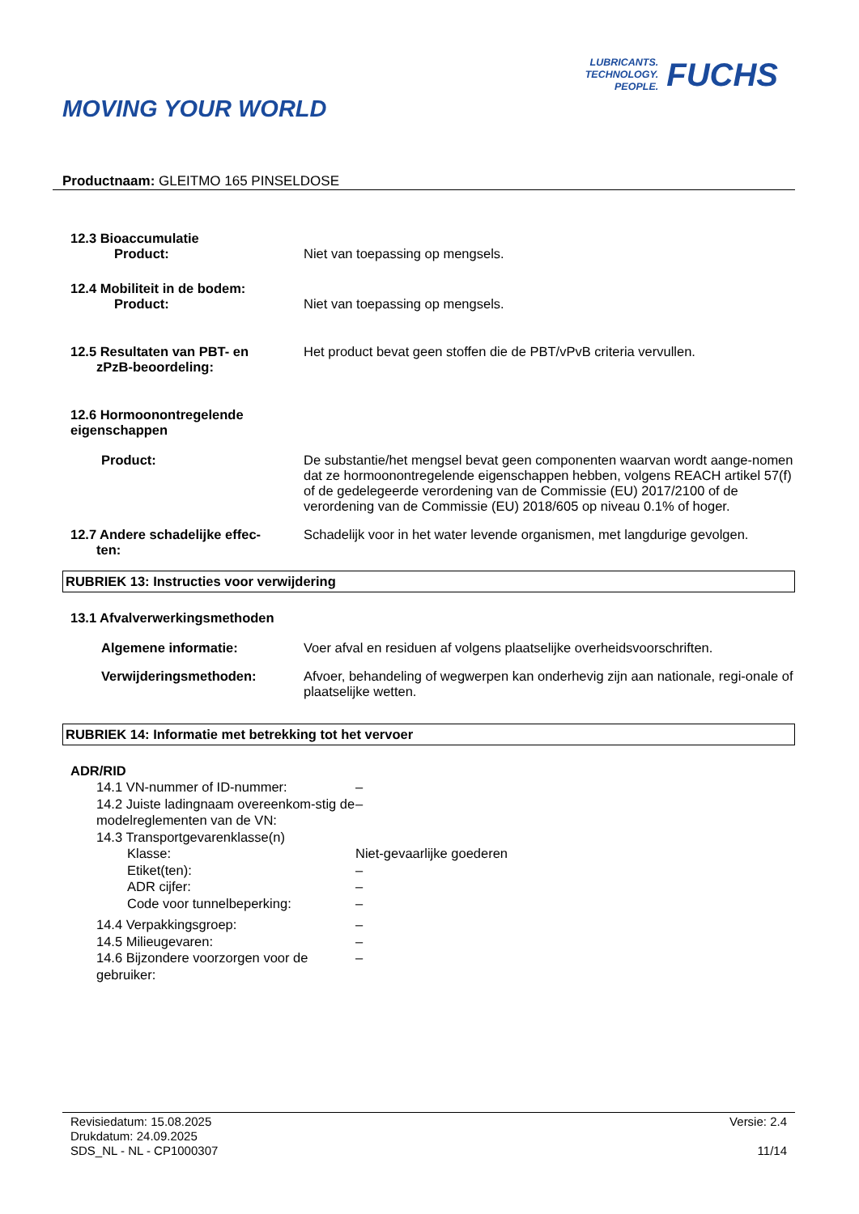MOVING YOUR WORLD
LUBRICANTS.
TECHNOLOGY.
PEOPLE.
FUCHS
Productnaam: GLEITMO 165 PINSELDOSE
12.3 Bioaccumulatie
Product: Niet van toepassing op mengsels.
12.4 Mobiliteit in de bodem:
Product: Niet van toepassing op mengsels.
12.5 Resultaten van PBT- en
zPzB-beoordeling:
Het product bevat geen stoffen die de PBT/vPvB criteria vervullen.
12.6 Hormoonontregelende
eigenschappen
Product: De substantie/het mengsel bevat geen componenten waarvan wordt aange-nomen dat ze hormoonontregelende eigenschappen hebben, volgens REACH artikel 57(f) of de gedelegeerde verordening van de Commissie (EU) 2017/2100 of de verordening van de Commissie (EU) 2018/605 op niveau 0.1% of hoger.
12.7 Andere schadelijke effec-
ten:
Schadelijk voor in het water levende organismen, met langdurige gevolgen.
RUBRIEK 13: Instructies voor verwijdering
13.1 Afvalverwerkingsmethoden
Algemene informatie: Voer afval en residuen af volgens plaatselijke overheidsvoorschriften.
Verwijderingsmethoden: Afvoer, behandeling of wegwerpen kan onderhevig zijn aan nationale, regi-onale of plaatselijke wetten.
RUBRIEK 14: Informatie met betrekking tot het vervoer
ADR/RID
14.1 VN-nummer of ID-nummer:
–
14.2 Juiste ladingnaam overeenkom-stig de modelreglementen van de VN:
–
14.3 Transportgevarenklasse(n)
Klasse:
Niet-gevaarlijke goederen
Etiket(ten):
–
ADR cijfer:
–
Code voor tunnelbeperking:
–
14.4 Verpakkingsgroep:
–
14.5 Milieugevaren:
–
14.6 Bijzondere voorzorgen voor de gebruiker:
–
Revisiedatum: 15.08.2025
Drukdatum: 24.09.2025
SDS_NL - NL - CP1000307
Versie: 2.4
11/14